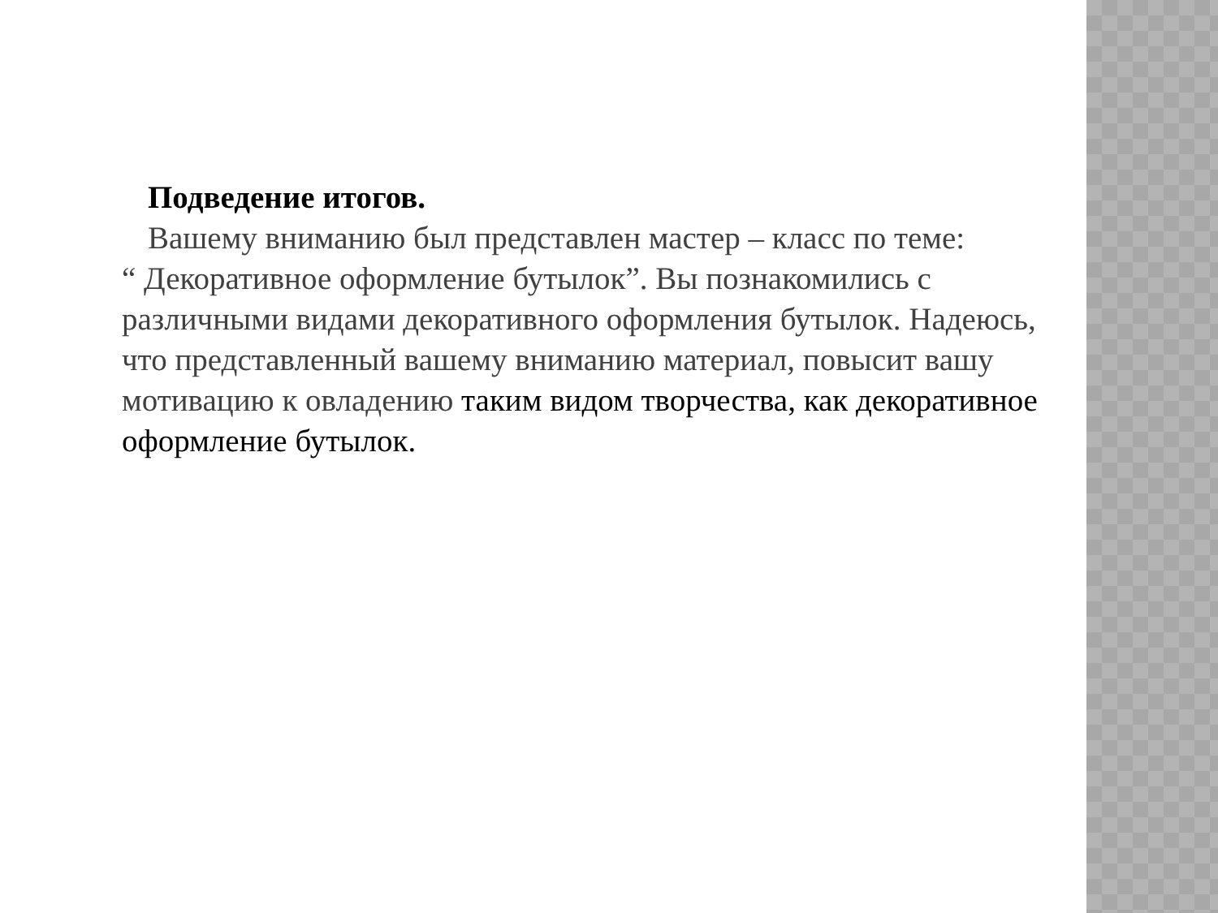Подведение итогов.
Вашему вниманию был представлен мастер – класс по теме:
“ Декоративное оформление бутылок”. Вы познакомились с различными видами декоративного оформления бутылок. Надеюсь, что представленный вашему вниманию материал, повысит вашу мотивацию к овладению таким видом творчества, как декоративное оформление бутылок.